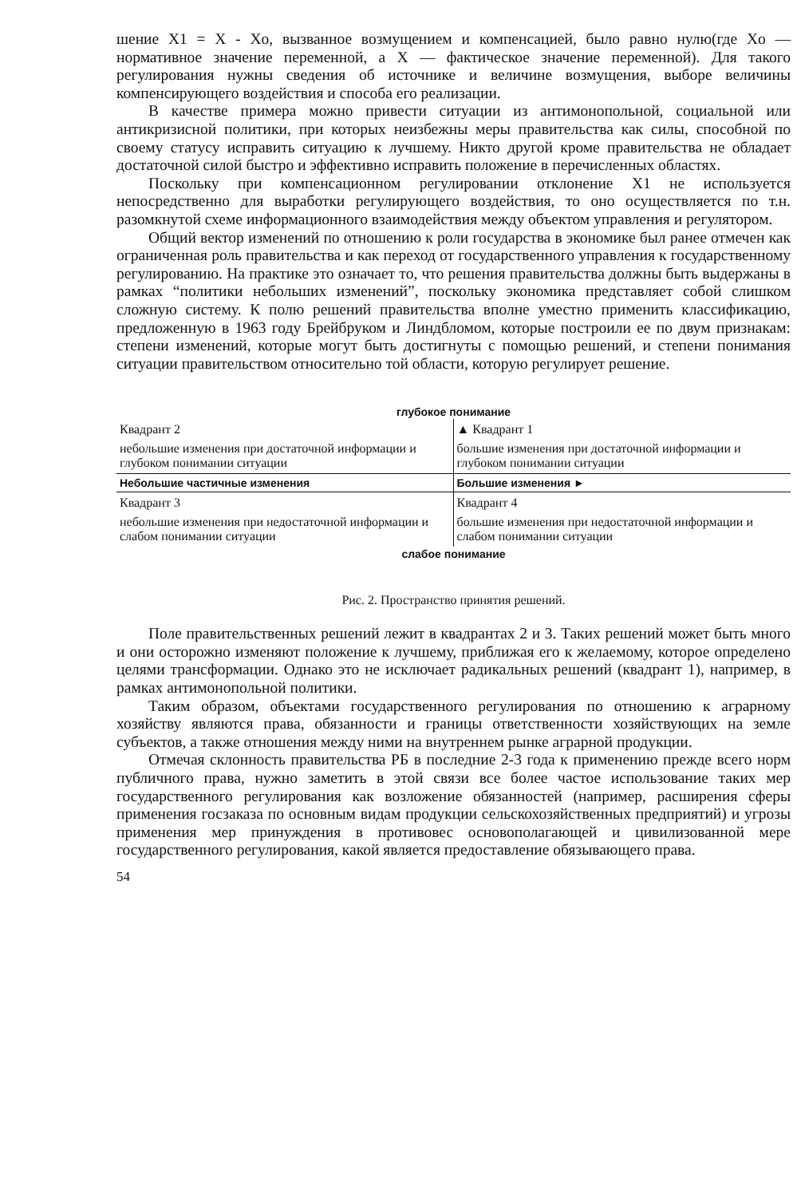шение X1 = X - Xo, вызванное возмущением и компенсацией, было равно нулю(где Xo — нормативное значение переменной, а X — фактическое значение переменной). Для такого регулирования нужны сведения об источнике и величине возмущения, выборе величины компенсирующего воздействия и способа его реализации.
В качестве примера можно привести ситуации из антимонопольной, социальной или антикризисной политики, при которых неизбежны меры правительства как силы, способной по своему статусу исправить ситуацию к лучшему. Никто другой кроме правительства не обладает достаточной силой быстро и эффективно исправить положение в перечисленных областях.
Поскольку при компенсационном регулировании отклонение X1 не используется непосредственно для выработки регулирующего воздействия, то оно осуществляется по т.н. разомкнутой схеме информационного взаимодействия между объектом управления и регулятором.
Общий вектор изменений по отношению к роли государства в экономике был ранее отмечен как ограниченная роль правительства и как переход от государственного управления к государственному регулированию. На практике это означает то, что решения правительства должны быть выдержаны в рамках “политики небольших изменений”, поскольку экономика представляет собой слишком сложную систему. К полю решений правительства вполне уместно применить классификацию, предложенную в 1963 году Брейбруком и Линдбломом, которые построили ее по двум признакам: степени изменений, которые могут быть достигнуты с помощью решений, и степени понимания ситуации правительством относительно той области, которую регулирует решение.
глубокое понимание
Квадрант 2
небольшие изменения при достаточной информации и глубоком понимании ситуации
▲ Квадрант 1
большие изменения при достаточной информации и глубоком понимании ситуации
Небольшие частичные изменения Большие изменения ►
Квадрант 3
небольшие изменения при недостаточной информации и слабом понимании ситуации
Квадрант 4
большие изменения при недостаточной информации и слабом понимании ситуации
слабое понимание
Рис. 2. Пространство принятия решений.
Поле правительственных решений лежит в квадрантах 2 и 3. Таких решений может быть много и они осторожно изменяют положение к лучшему, приближая его к желаемому, которое определено целями трансформации. Однако это не исключает радикальных решений (квадрант 1), например, в рамках антимонопольной политики.
Таким образом, объектами государственного регулирования по отношению к аграрному хозяйству являются права, обязанности и границы ответственности хозяйствующих на земле субъектов, а также отношения между ними на внутреннем рынке аграрной продукции.
Отмечая склонность правительства РБ в последние 2-3 года к применению прежде всего норм публичного права, нужно заметить в этой связи все более частое использование таких мер государственного регулирования как возложение обязанностей (например, расширения сферы применения госзаказа по основным видам продукции сельскохозяйственных предприятий) и угрозы применения мер принуждения в противовес основополагающей и цивилизованной мере государственного регулирования, какой является предоставление обязывающего права.
54